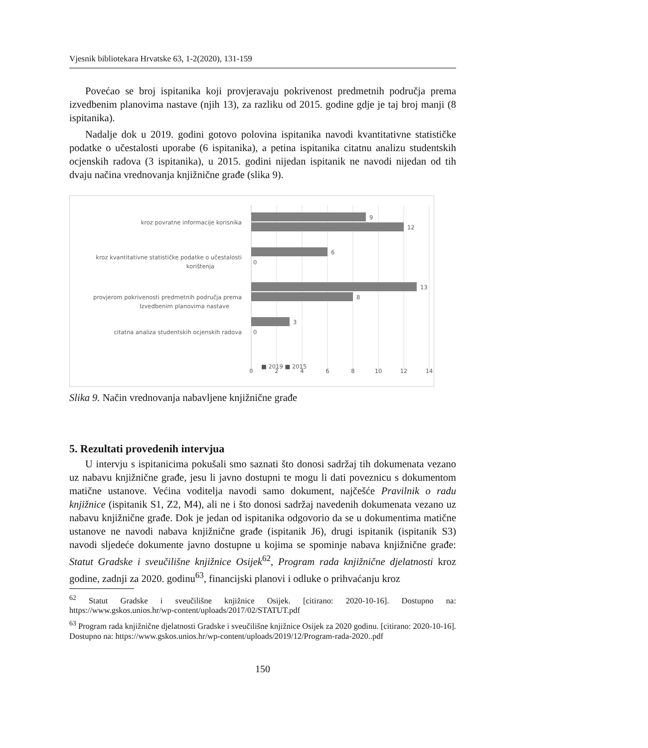Vjesnik bibliotekara Hrvatske 63, 1-2(2020), 131-159
Povećao se broj ispitanika koji provjeravaju pokrivenost predmetnih područja prema izvedbenim planovima nastave (njih 13), za razliku od 2015. godine gdje je taj broj manji (8 ispitanika).
Nadalje dok u 2019. godini gotovo polovina ispitanika navodi kvantitativne statističke podatke o učestalosti uporabe (6 ispitanika), a petina ispitanika citatnu analizu studentskih ocjenskih radova (3 ispitanika), u 2015. godini nijedan ispitanik ne navodi nijedan od tih dvaju načina vrednovanja knjižnične građe (slika 9).
9
12
6
0
13
8
3
0
kroz povratne informacije korisnika
kroz kvantitativne statističke podatke o učestalosti
korištenja
provjerom pokrivenosti predmetnih područja prema
Izvedbenim planovima nastave
citatna analiza studentskih ocjenskih radova
0
2
4
6
8
10
12
14
■ 2019 ■ 2015
Slika 9. Način vrednovanja nabavljene knjižnične građe
5. Rezultati provedenih intervjua
U intervju s ispitanicima pokušali smo saznati što donosi sadržaj tih dokumenata vezano uz nabavu knjižnične građe, jesu li javno dostupni te mogu li dati poveznicu s dokumentom matične ustanove. Većina voditelja navodi samo dokument, najčešće Pravilnik o radu knjižnice (ispitanik S1, Z2, M4), ali ne i što donosi sadržaj navedenih dokumenata vezano uz nabavu knjižnične građe. Dok je jedan od ispitanika odgovorio da se u dokumentima matične ustanove ne navodi nabava knjižnične građe (ispitanik J6), drugi ispitanik (ispitanik S3) navodi sljedeće dokumente javno dostupne u kojima se spominje nabava knjižnične građe: Statut Gradske i sveučilišne knjižnice Osijek<sup>62</sup>, Program rada knjižnične djelatnosti kroz godine, zadnji za 2020. godinu<sup>63</sup>, financijski planovi i odluke o prihvaćanju kroz
<sup>62</sup> Statut Gradske i sveučilišne knjižnice Osijek. [citirano: 2020-10-16]. Dostupno na: https://www.gskos.unios.hr/wp-content/uploads/2017/02/STATUT.pdf
<sup>63</sup> Program rada knjižnične djelatnosti Gradske i sveučilišne knjižnice Osijek za 2020 godinu. [citirano: 2020-10-16]. Dostupno na: https://www.gskos.unios.hr/wp-content/uploads/2019/12/Program-rada-2020..pdf
150